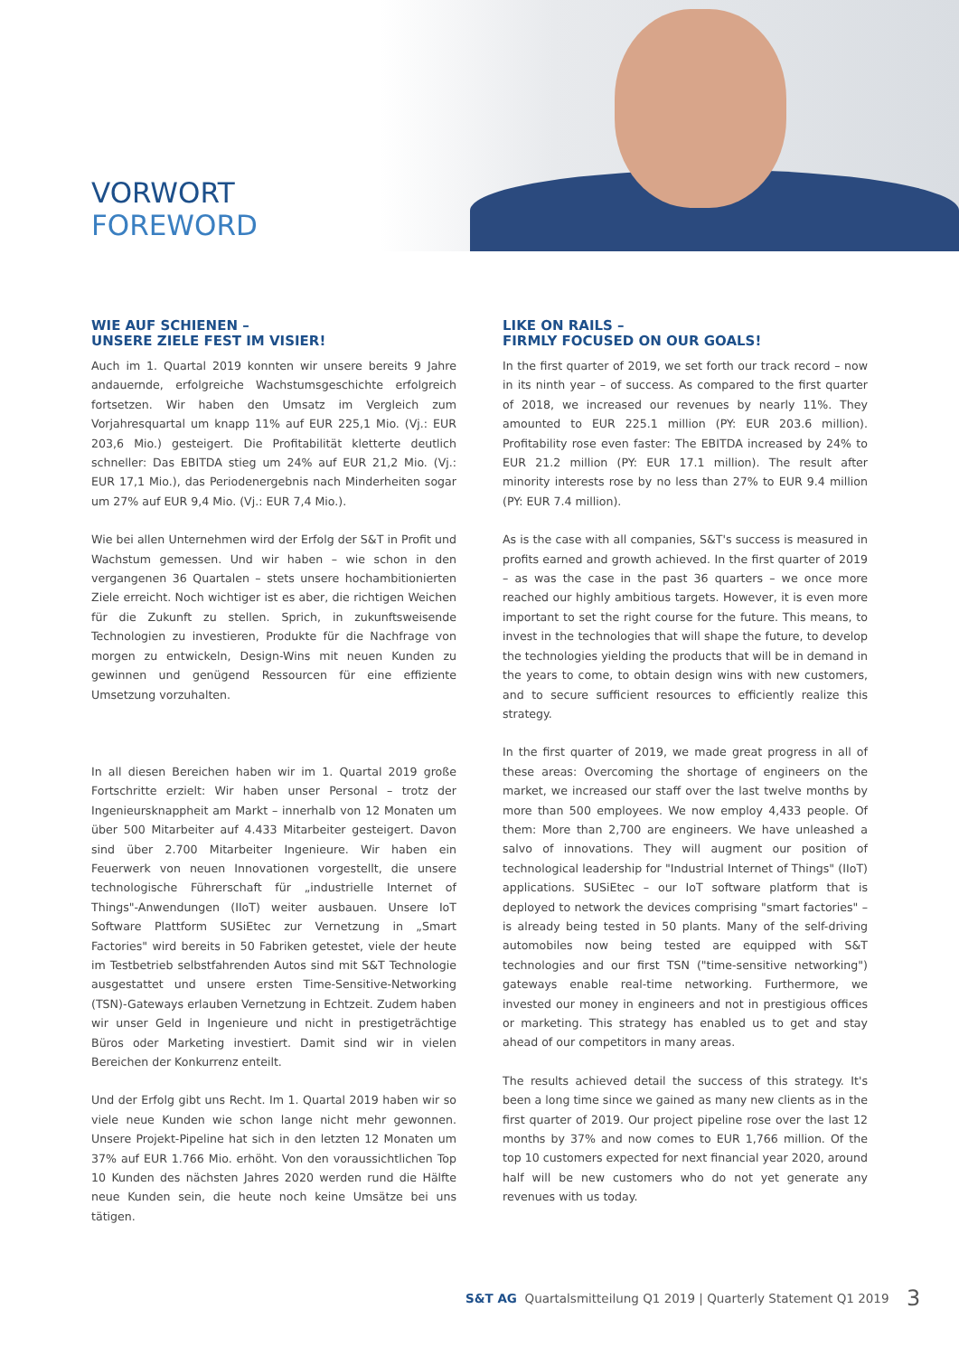VORWORT
FOREWORD
WIE AUF SCHIENEN –
UNSERE ZIELE FEST IM VISIER!
Auch im 1. Quartal 2019 konnten wir unsere bereits 9 Jahre andauernde, erfolgreiche Wachstumsgeschichte erfolgreich fortsetzen. Wir haben den Umsatz im Vergleich zum Vorjahresquartal um knapp 11% auf EUR 225,1 Mio. (Vj.: EUR 203,6 Mio.) gesteigert. Die Profitabilität kletterte deutlich schneller: Das EBITDA stieg um 24% auf EUR 21,2 Mio. (Vj.: EUR 17,1 Mio.), das Periodenergebnis nach Minderheiten sogar um 27% auf EUR 9,4 Mio. (Vj.: EUR 7,4 Mio.).
Wie bei allen Unternehmen wird der Erfolg der S&T in Profit und Wachstum gemessen. Und wir haben – wie schon in den vergangenen 36 Quartalen – stets unsere hochambitionierten Ziele erreicht. Noch wichtiger ist es aber, die richtigen Weichen für die Zukunft zu stellen. Sprich, in zukunftsweisende Technologien zu investieren, Produkte für die Nachfrage von morgen zu entwickeln, Design-Wins mit neuen Kunden zu gewinnen und genügend Ressourcen für eine effiziente Umsetzung vorzuhalten.
In all diesen Bereichen haben wir im 1. Quartal 2019 große Fortschritte erzielt: Wir haben unser Personal – trotz der Ingenieursknappheit am Markt – innerhalb von 12 Monaten um über 500 Mitarbeiter auf 4.433 Mitarbeiter gesteigert. Davon sind über 2.700 Mitarbeiter Ingenieure. Wir haben ein Feuerwerk von neuen Innovationen vorgestellt, die unsere technologische Führerschaft für „industrielle Internet of Things"-Anwendungen (IIoT) weiter ausbauen. Unsere IoT Software Plattform SUSiEtec zur Vernetzung in „Smart Factories" wird bereits in 50 Fabriken getestet, viele der heute im Testbetrieb selbstfahrenden Autos sind mit S&T Technologie ausgestattet und unsere ersten Time-Sensitive-Networking (TSN)-Gateways erlauben Vernetzung in Echtzeit. Zudem haben wir unser Geld in Ingenieure und nicht in prestigeträchtige Büros oder Marketing investiert. Damit sind wir in vielen Bereichen der Konkurrenz enteilt.
Und der Erfolg gibt uns Recht. Im 1. Quartal 2019 haben wir so viele neue Kunden wie schon lange nicht mehr gewonnen. Unsere Projekt-Pipeline hat sich in den letzten 12 Monaten um 37% auf EUR 1.766 Mio. erhöht. Von den voraussichtlichen Top 10 Kunden des nächsten Jahres 2020 werden rund die Hälfte neue Kunden sein, die heute noch keine Umsätze bei uns tätigen.
LIKE ON RAILS –
FIRMLY FOCUSED ON OUR GOALS!
In the first quarter of 2019, we set forth our track record – now in its ninth year – of success. As compared to the first quarter of 2018, we increased our revenues by nearly 11%. They amounted to EUR 225.1 million (PY: EUR 203.6 million). Profitability rose even faster: The EBITDA increased by 24% to EUR 21.2 million (PY: EUR 17.1 million). The result after minority interests rose by no less than 27% to EUR 9.4 million (PY: EUR 7.4 million).
As is the case with all companies, S&T's success is measured in profits earned and growth achieved. In the first quarter of 2019 – as was the case in the past 36 quarters – we once more reached our highly ambitious targets. However, it is even more important to set the right course for the future. This means, to invest in the technologies that will shape the future, to develop the technologies yielding the products that will be in demand in the years to come, to obtain design wins with new customers, and to secure sufficient resources to efficiently realize this strategy.
In the first quarter of 2019, we made great progress in all of these areas: Overcoming the shortage of engineers on the market, we increased our staff over the last twelve months by more than 500 employees. We now employ 4,433 people. Of them: More than 2,700 are engineers. We have unleashed a salvo of innovations. They will augment our position of technological leadership for "Industrial Internet of Things" (IIoT) applications. SUSiEtec – our IoT software platform that is deployed to network the devices comprising "smart factories" – is already being tested in 50 plants. Many of the self-driving automobiles now being tested are equipped with S&T technologies and our first TSN ("time-sensitive networking") gateways enable real-time networking. Furthermore, we invested our money in engineers and not in prestigious offices or marketing. This strategy has enabled us to get and stay ahead of our competitors in many areas.
The results achieved detail the success of this strategy. It's been a long time since we gained as many new clients as in the first quarter of 2019. Our project pipeline rose over the last 12 months by 37% and now comes to EUR 1,766 million. Of the top 10 customers expected for next financial year 2020, around half will be new customers who do not yet generate any revenues with us today.
S&T AG Quartalsmitteilung Q1 2019 | Quarterly Statement Q1 2019
3